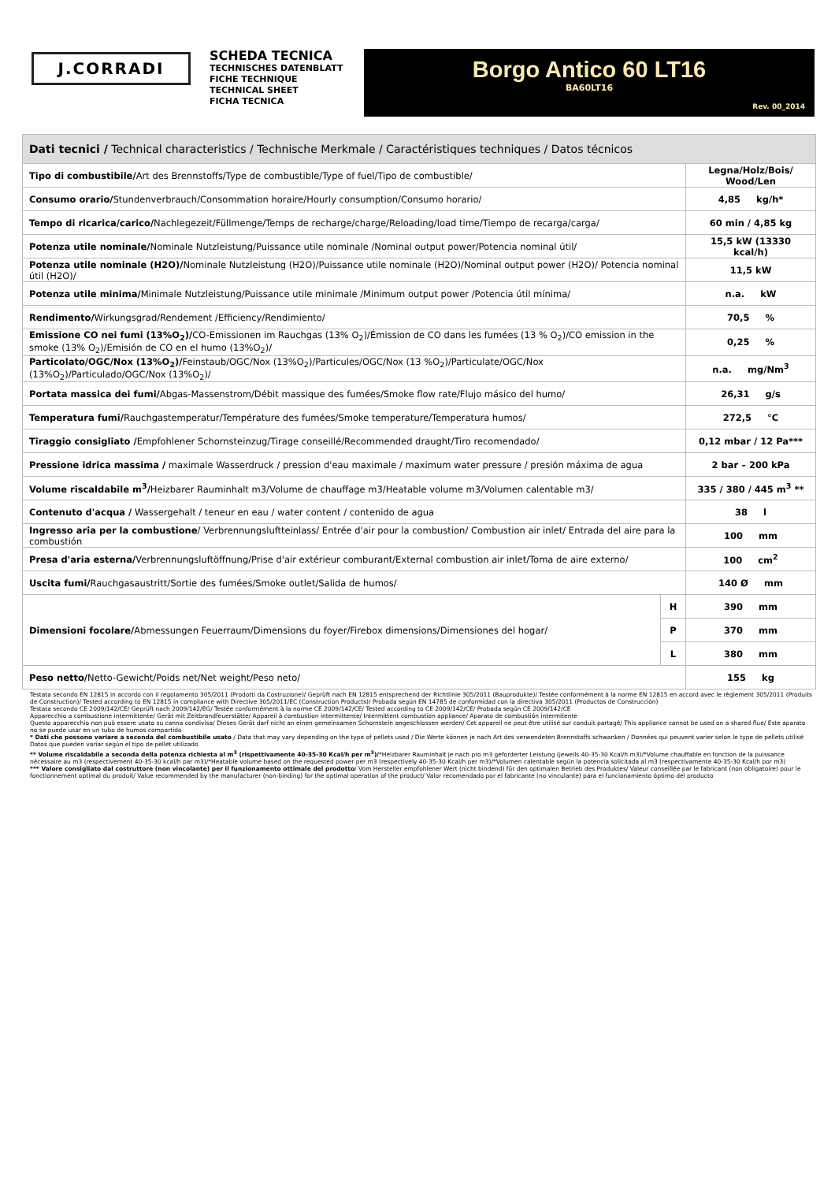J.CORRADI
SCHEDA TECNICA
TECHNISCHES DATENBLATT
FICHE TECHNIQUE
TECHNICAL SHEET
FICHA TECNICA
Borgo Antico 60 LT16
BA60LT16
Rev. 00_2014
| Dati tecnici / Technical characteristics / Technische Merkmale / Caractéristiques techniques / Datos técnicos | | |
| --- | --- | --- |
| Tipo di combustibile/ Art des Brennstoffs/Type de combustible/Type of fuel/Tipo de combustible/ | | Legna/Holz/Bois/ Wood/Len |
| Consumo orario/ Stundenverbrauch/Consommation horaire/Hourly consumption/Consumo horario/ | | 4,85 kg/h* |
| Tempo di ricarica/carico/ Nachlegezeit/Füllmenge/Temps de recharge/charge/Reloading/load time/Tiempo de recarga/carga/ | | 60 min / 4,85 kg |
| Potenza utile nominale/ Nominale Nutzleistung/Puissance utile nominale /Nominal output power/Potencia nominal útil/ | | 15,5 kW (13330 kcal/h) |
| Potenza utile nominale (H2O)/ Nominale Nutzleistung (H2O)/Puissance utile nominale (H2O)/Nominal output power (H2O)/ Potencia nominal útil (H2O)/ | | 11,5 kW |
| Potenza utile minima/ Minimale Nutzleistung/Puissance utile minimale /Minimum output power /Potencia útil mínima/ | | n.a. kW |
| Rendimento/ Wirkungsgrad/Rendement /Efficiency/Rendimiento/ | | 70,5 % |
| Emissione CO nei fumi (13%O<sub>2</sub>)/ CO-Emissionen im Rauchgas (13% O<sub>2</sub>)/Émission de CO dans les fumées (13 % O<sub>2</sub>)/CO emission in the smoke (13% O<sub>2</sub>)/Emisión de CO en el humo (13%O<sub>2</sub>)/ | | 0,25 % |
| Particolato/OGC/Nox (13%O<sub>2</sub>)/ Feinstaub/OGC/Nox (13%O<sub>2</sub>)/Particules/OGC/Nox (13 %O<sub>2</sub>)/Particulate/OGC/Nox (13%O<sub>2</sub>)/Particulado/OGC/Nox (13%O<sub>2</sub>)/ | | n.a. mg/Nm<sup>3</sup> |
| Portata massica dei fumi/ Abgas-Massenstrom/Débit massique des fumées/Smoke flow rate/Flujo másico del humo/ | | 26,31 g/s |
| Temperatura fumi/ Rauchgastemperatur/Température des fumées/Smoke temperature/Temperatura humos/ | | 272,5 °C |
| Tiraggio consigliato / Empfohlener Schornsteinzug/Tirage conseillé/Recommended draught/Tiro recomendado/ | | 0,12 mbar / 12 Pa*** |
| Pressione idrica massima / maximale Wasserdruck / pression d'eau maximale / maximum water pressure / presión máxima de agua | | 2 bar – 200 kPa |
| Volume riscaldabile m<sup>3</sup>/ Heizbarer Rauminhalt m3/Volume de chauffage m3/Heatable volume m3/Volumen calentable m3/ | | 335 / 380 / 445 m<sup>3</sup> ** |
| Contenuto d'acqua / Wassergehalt / teneur en eau / water content / contenido de agua | | 38 l |
| Ingresso aria per la combustione / Verbrennungsluftteinlass/ Entrée d'air pour la combustion/ Combustion air inlet/ Entrada del aire para la combustión | | 100 mm |
| Presa d'aria esterna/ Verbrennungsluftöffnung/Prise d'air extérieur comburant/External combustion air inlet/Toma de aire externo/ | | 100 cm<sup>2</sup> |
| Uscita fumi/ Rauchgasaustritt/Sortie des fumées/Smoke outlet/Salida de humos/ | | 140 Ø mm |
| Dimensioni focolare/ Abmessungen Feuerraum/Dimensions du foyer/Firebox dimensions/Dimensiones del hogar/ | H | 390 mm |
| | P | 370 mm |
| | L | 380 mm |
| Peso netto/ Netto-Gewicht/Poids net/Net weight/Peso neto/ | | 155 kg |
Testata secondo EN 12815 in accordo con il regolamento 305/2011 (Prodotti da Costruzione)/ Geprüft nach EN 12815 entsprechend der Richtlinie 305/2011 (Bauprodukte)/ Testée conformément à la norme EN 12815 en accord avec le règlement 305/2011 (Produits de Construction)/ Tested according to EN 12815 in compliance with Directive 305/2011/EC (Construction Products)/ Probada según EN 14785 de conformidad con la directiva 305/2011 (Productos de Construcción)
Testata secondo CE 2009/142/CE/ Geprüft nach 2009/142/EG/ Testée conformément à la norme CE 2009/142/CE/ Tested according to CE 2009/142/CE/ Probada según CE 2009/142/CE
Apparecchio a combustione intermittente/ Gerät mit Zeitbrandfeuerstätte/ Appareil à combustion intermittente/ Intermittent combustion appliance/ Aparato de combustión intermitente
Questo apparecchio non può essere usato su canna condivisa/ Dieses Gerät darf nicht an einen gemeinsamen Schornstein angeschlossen werden/ Cet appareil ne peut être utilisé sur conduit partagé/ This appliance cannot be used on a shared flue/ Este aparato no se puede usar en un tubo de humos compartido
* Dati che possono variare a seconda del combustibile usato / Data that may vary depending on the type of pellets used / Die Werte können je nach Art des verwendeten Brennstoffs schwanken / Données qui peuvent varier selon le type de pellets utilisé Datos que pueden variar según el tipo de pellet utilizado
** Volume riscaldabile a seconda della potenza richiesta al m<sup>3</sup> (rispettivamente 40-35-30 Kcal/h per m<sup>3</sup>)/*Heizbarer Rauminhalt je nach pro m3 geforderter Leistung (jeweils 40-35-30 Kcal/h m3)/*Volume chauffable en fonction de la puissance nécessaire au m3 (respectivement 40-35-30 kcal/h par m3)/*Heatable volume based on the requested power per m3 (respectively 40-35-30 Kcal/h per m3)/*Volumen calentable según la potencia solicitada al m3 (respectivamente 40-35-30 Kcal/h por m3)
*** Valore consigliato dal costruttore (non vincolante) per il funzionamento ottimale del prodotto/ Vom Hersteller empfohlener Wert (nicht bindend) für den optimalen Betrieb des Produktes/ Valeur conseillée par le fabricant (non obligatoire) pour le fonctionnement optimal du produit/ Value recommended by the manufacturer (non-binding) for the optimal operation of the product/ Valor recomendado por el fabricante (no vinculante) para el funcionamiento óptimo del producto